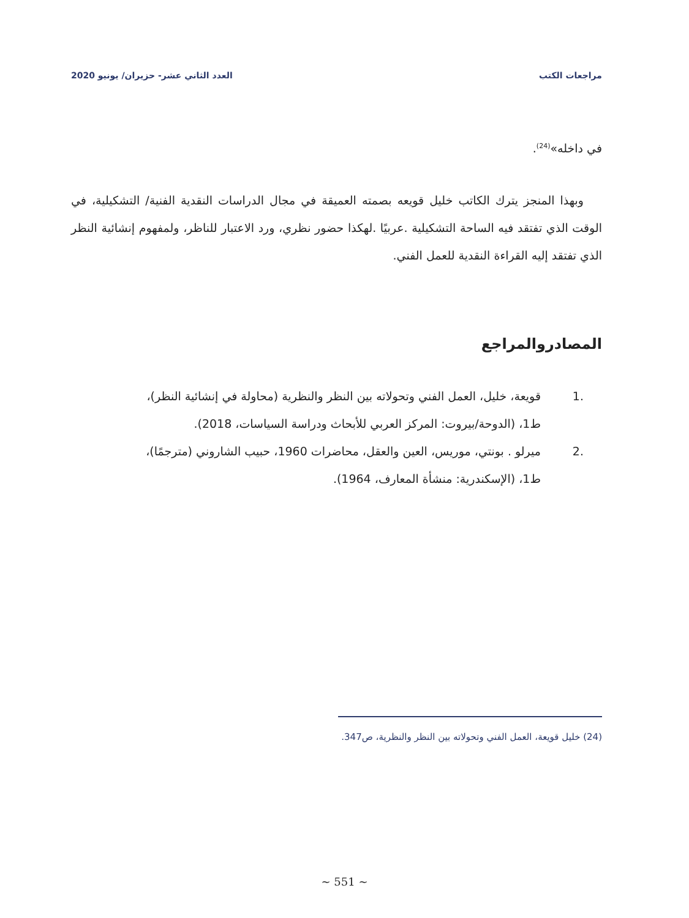مراجعات الكتب العدد الثاني عشر- حزيران/ يونيو 2020
في داخله»<sup>(24)</sup>.
وبهذا المنجز يترك الكاتب خليل قويعه بصمته العميقة في مجال الدراسات النقدية الفنية/ التشكيلية، في الوقت الذي تفتقد فيه الساحة التشكيلية .عربيًا .لهكذا حضور نظري، ورد الاعتبار للناظر، ولمفهوم إنشائية النظر الذي تفتقد إليه القراءة النقدية للعمل الفني.
المصادروالمراجع
.1 قويعة، خليل، العمل الفني وتحولاته بين النظر والنظرية (محاولة في إنشائية النظر)، ط1، (الدوحة/بيروت: المركز العربي للأبحاث ودراسة السياسات، 2018).
.2 ميرلو . بونتي، موريس، العين والعقل، محاضرات 1960، حبيب الشاروني (مترجمًا)، ط1، (الإسكندرية: منشأة المعارف، 1964).
(24) خليل قويعة، العمل الفني وتحولاته بين النظر والنظرية، ص347.
~ 551 ~